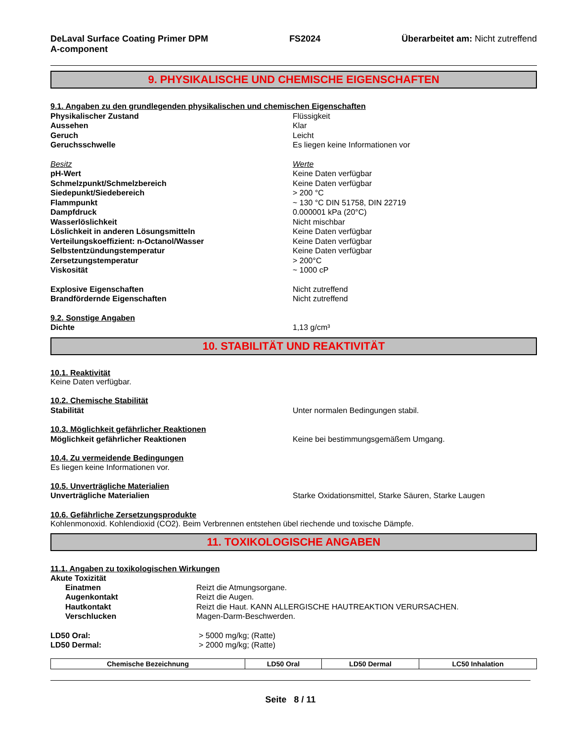DeLaval Surface Coating Primer DPM
A-component
FS2024 Überarbeitet am: Nicht zutreffend
9. PHYSIKALISCHE UND CHEMISCHE EIGENSCHAFTEN
9.1. Angaben zu den grundlegenden physikalischen und chemischen Eigenschaften
Physikalischer Zustand Flüssigkeit
Aussehen Klar
Geruch Leicht
Geruchsschwelle Es liegen keine Informationen vor
Besitz Werte
pH-Wert Keine Daten verfügbar
Schmelzpunkt/Schmelzbereich Keine Daten verfügbar
Siedepunkt/Siedebereich > 200 °C
Flammpunkt ~ 130 °C DIN 51758, DIN 22719
Dampfdruck 0.000001 kPa (20°C)
Wasserlöslichkeit Nicht mischbar
Löslichkeit in anderen Lösungsmitteln Keine Daten verfügbar
Verteilungskoeffizient: n-Octanol/Wasser Keine Daten verfügbar
Selbstentzündungstemperatur Keine Daten verfügbar
Zersetzungstemperatur > 200°C
Viskosität ~ 1000 cP
Explosive Eigenschaften Nicht zutreffend
Brandfördernde Eigenschaften Nicht zutreffend
9.2. Sonstige Angaben
Dichte 1,13 g/cm³
10. STABILITÄT UND REAKTIVITÄT
10.1. Reaktivität
Keine Daten verfügbar.
10.2. Chemische Stabilität
Stabilität Unter normalen Bedingungen stabil.
10.3. Möglichkeit gefährlicher Reaktionen
Möglichkeit gefährlicher Reaktionen Keine bei bestimmungsgemäßem Umgang.
10.4. Zu vermeidende Bedingungen
Es liegen keine Informationen vor.
10.5. Unverträgliche Materialien
Unverträgliche Materialien Starke Oxidationsmittel, Starke Säuren, Starke Laugen
10.6. Gefährliche Zersetzungsprodukte
Kohlenmonoxid. Kohlendioxid (CO2). Beim Verbrennen entstehen übel riechende und toxische Dämpfe.
11. TOXIKOLOGISCHE ANGABEN
11.1. Angaben zu toxikologischen Wirkungen
Akute Toxizität
Einatmen Reizt die Atmungsorgane.
Augenkontakt Reizt die Augen.
Hautkontakt Reizt die Haut. KANN ALLERGISCHE HAUTREAKTION VERURSACHEN.
Verschlucken Magen-Darm-Beschwerden.
LD50 Oral: > 5000 mg/kg; (Ratte)
LD50 Dermal: > 2000 mg/kg; (Ratte)
| Chemische Bezeichnung | LD50 Oral | LD50 Dermal | LC50 Inhalation |
| --- | --- | --- | --- |
Seite 8 / 11